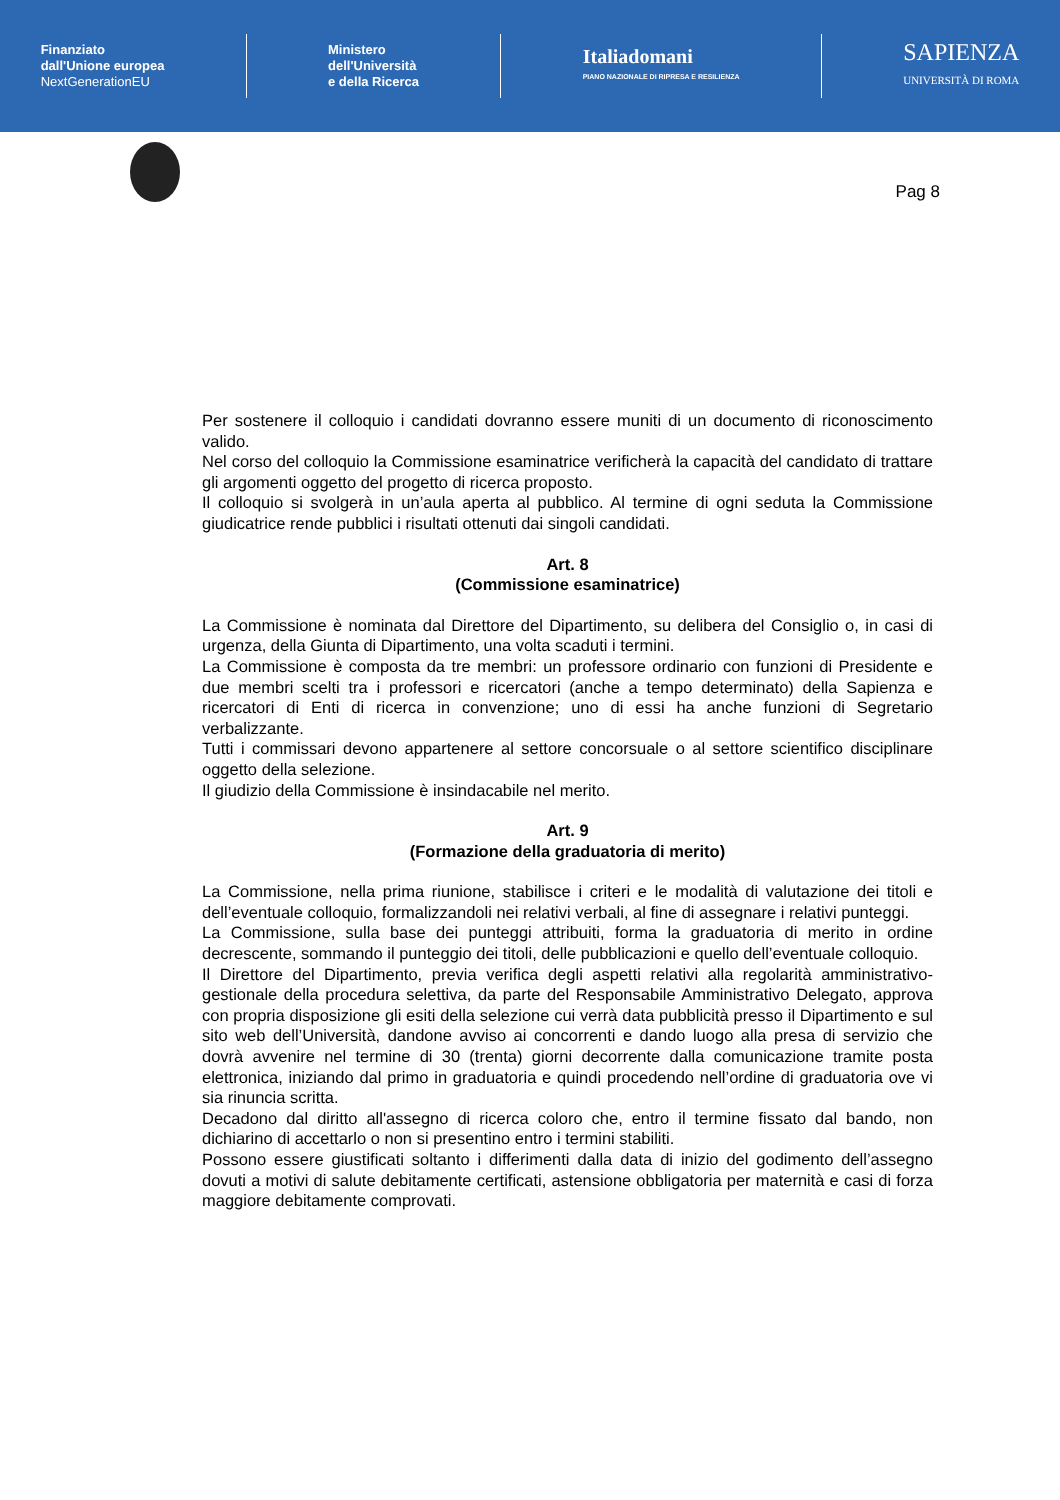Finanziato
dall'Unione europea
NextGenerationEU
Ministero
dell'Università
e della Ricerca
Italiadomani
PIANO NAZIONALE DI RIPRESA E RESILIENZA
SAPIENZA
UNIVERSITÀ DI ROMA
Pag 8
Per sostenere il colloquio i candidati dovranno essere muniti di un documento di riconoscimento valido.
Nel corso del colloquio la Commissione esaminatrice verificherà la capacità del candidato di trattare gli argomenti oggetto del progetto di ricerca proposto.
Il colloquio si svolgerà in un’aula aperta al pubblico. Al termine di ogni seduta la Commissione giudicatrice rende pubblici i risultati ottenuti dai singoli candidati.
Art. 8
(Commissione esaminatrice)
La Commissione è nominata dal Direttore del Dipartimento, su delibera del Consiglio o, in casi di urgenza, della Giunta di Dipartimento, una volta scaduti i termini.
La Commissione è composta da tre membri: un professore ordinario con funzioni di Presidente e due membri scelti tra i professori e ricercatori (anche a tempo determinato) della Sapienza e ricercatori di Enti di ricerca in convenzione; uno di essi ha anche funzioni di Segretario verbalizzante.
Tutti i commissari devono appartenere al settore concorsuale o al settore scientifico disciplinare oggetto della selezione.
Il giudizio della Commissione è insindacabile nel merito.
Art. 9
(Formazione della graduatoria di merito)
La Commissione, nella prima riunione, stabilisce i criteri e le modalità di valutazione dei titoli e dell’eventuale colloquio, formalizzandoli nei relativi verbali, al fine di assegnare i relativi punteggi.
La Commissione, sulla base dei punteggi attribuiti, forma la graduatoria di merito in ordine decrescente, sommando il punteggio dei titoli, delle pubblicazioni e quello dell’eventuale colloquio.
Il Direttore del Dipartimento, previa verifica degli aspetti relativi alla regolarità amministrativo-gestionale della procedura selettiva, da parte del Responsabile Amministrativo Delegato, approva con propria disposizione gli esiti della selezione cui verrà data pubblicità presso il Dipartimento e sul sito web dell’Università, dandone avviso ai concorrenti e dando luogo alla presa di servizio che dovrà avvenire nel termine di 30 (trenta) giorni decorrente dalla comunicazione tramite posta elettronica, iniziando dal primo in graduatoria e quindi procedendo nell’ordine di graduatoria ove vi sia rinuncia scritta.
Decadono dal diritto all'assegno di ricerca coloro che, entro il termine fissato dal bando, non dichiarino di accettarlo o non si presentino entro i termini stabiliti.
Possono essere giustificati soltanto i differimenti dalla data di inizio del godimento dell’assegno dovuti a motivi di salute debitamente certificati, astensione obbligatoria per maternità e casi di forza maggiore debitamente comprovati.